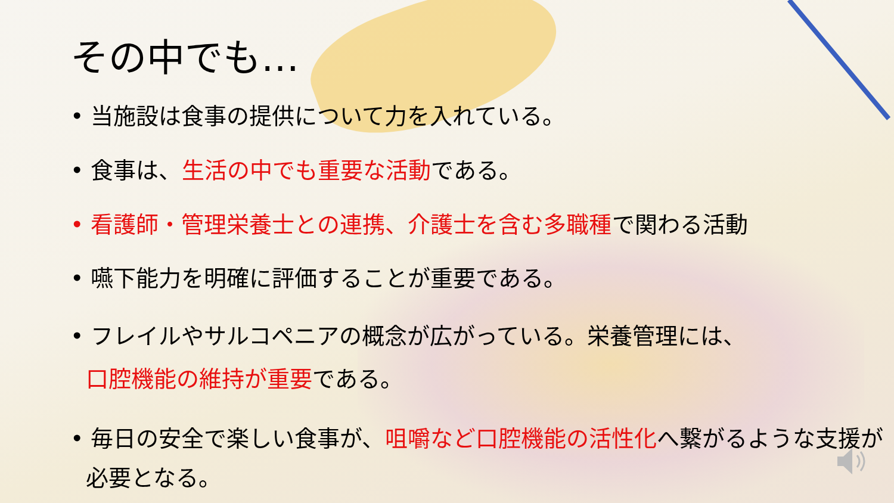その中でも…
• 当施設は食事の提供について力を入れている。
• 食事は、生活の中でも重要な活動である。
• 看護師・管理栄養士との連携、介護士を含む多職種で関わる活動
• 嚥下能力を明確に評価することが重要である。
• フレイルやサルコペニアの概念が広がっている。栄養管理には、
口腔機能の維持が重要である。
• 毎日の安全で楽しい食事が、咀嚼など口腔機能の活性化へ繋がるような支援が必要となる。